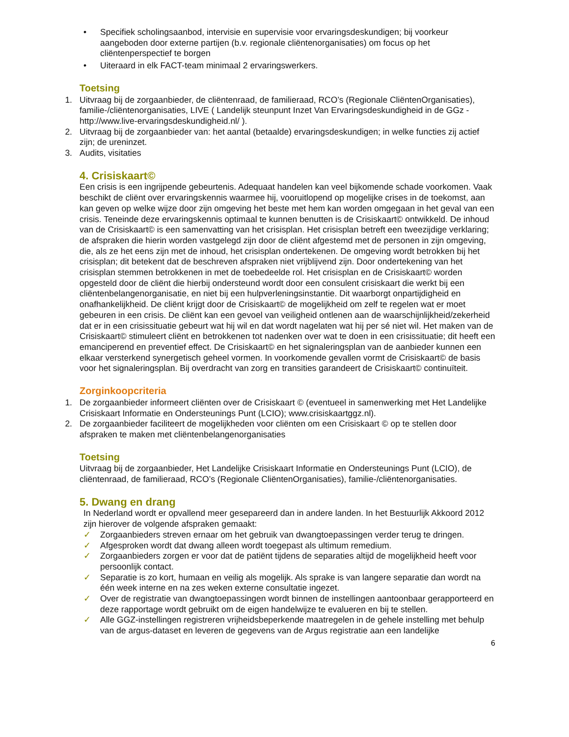• Specifiek scholingsaanbod, intervisie en supervisie voor ervaringsdeskundigen; bij voorkeur aangeboden door externe partijen (b.v. regionale cliëntenorganisaties) om focus op het cliëntenperspectief te borgen
• Uiteraard in elk FACT-team minimaal 2 ervaringswerkers.
Toetsing
1. Uitvraag bij de zorgaanbieder, de cliëntenraad, de familieraad, RCO’s (Regionale CliëntenOrganisaties), familie-/cliëntenorganisaties, LIVE ( Landelijk steunpunt Inzet Van Ervaringsdeskundigheid in de GGz - http://www.live-ervaringsdeskundigheid.nl/ ).
2. Uitvraag bij de zorgaanbieder van: het aantal (betaalde) ervaringsdeskundigen; in welke functies zij actief zijn; de ureninzet.
3. Audits, visitaties
4. Crisiskaart©
Een crisis is een ingrijpende gebeurtenis. Adequaat handelen kan veel bijkomende schade voorkomen. Vaak beschikt de cliënt over ervaringskennis waarmee hij, vooruitlopend op mogelijke crises in de toekomst, aan kan geven op welke wijze door zijn omgeving het beste met hem kan worden omgegaan in het geval van een crisis. Teneinde deze ervaringskennis optimaal te kunnen benutten is de Crisiskaart© ontwikkeld. De inhoud van de Crisiskaart© is een samenvatting van het crisisplan. Het crisisplan betreft een tweezijdige verklaring; de afspraken die hierin worden vastgelegd zijn door de cliënt afgestemd met de personen in zijn omgeving, die, als ze het eens zijn met de inhoud, het crisisplan ondertekenen. De omgeving wordt betrokken bij het crisisplan; dit betekent dat de beschreven afspraken niet vrijblijvend zijn. Door ondertekening van het crisisplan stemmen betrokkenen in met de toebedeelde rol. Het crisisplan en de Crisiskaart© worden opgesteld door de cliënt die hierbij ondersteund wordt door een consulent crisiskaart die werkt bij een cliëntenbelangenorganisatie, en niet bij een hulpverleningsinstantie. Dit waarborgt onpartijdigheid en onafhankelijkheid. De cliënt krijgt door de Crisiskaart© de mogelijkheid om zelf te regelen wat er moet gebeuren in een crisis. De cliënt kan een gevoel van veiligheid ontlenen aan de waarschijnlijkheid/zekerheid dat er in een crisissituatie gebeurt wat hij wil en dat wordt nagelaten wat hij per sé niet wil. Het maken van de Crisiskaart© stimuleert cliënt en betrokkenen tot nadenken over wat te doen in een crisissituatie; dit heeft een emanciperend en preventief effect. De Crisiskaart© en het signaleringsplan van de aanbieder kunnen een elkaar versterkend synergetisch geheel vormen. In voorkomende gevallen vormt de Crisiskaart© de basis voor het signaleringsplan. Bij overdracht van zorg en transities garandeert de Crisiskaart© continuïteit.
Zorginkoopcriteria
1. De zorgaanbieder informeert cliënten over de Crisiskaart © (eventueel in samenwerking met Het Landelijke Crisiskaart Informatie en Ondersteunings Punt (LCIO); www.crisiskaartggz.nl).
2. De zorgaanbieder faciliteert de mogelijkheden voor cliënten om een Crisiskaart © op te stellen door afspraken te maken met cliëntenbelangenorganisaties
Toetsing
Uitvraag bij de zorgaanbieder, Het Landelijke Crisiskaart Informatie en Ondersteunings Punt (LCIO), de cliëntenraad, de familieraad, RCO’s (Regionale CliëntenOrganisaties), familie-/cliëntenorganisaties.
5. Dwang en drang
In Nederland wordt er opvallend meer gesepareerd dan in andere landen. In het Bestuurlijk Akkoord 2012 zijn hierover de volgende afspraken gemaakt:
✓ Zorgaanbieders streven ernaar om het gebruik van dwangtoepassingen verder terug te dringen.
✓ Afgesproken wordt dat dwang alleen wordt toegepast als ultimum remedium.
✓ Zorgaanbieders zorgen er voor dat de patiënt tijdens de separaties altijd de mogelijkheid heeft voor persoonlijk contact.
✓ Separatie is zo kort, humaan en veilig als mogelijk. Als sprake is van langere separatie dan wordt na één week interne en na zes weken externe consultatie ingezet.
✓ Over de registratie van dwangtoepassingen wordt binnen de instellingen aantoonbaar gerapporteerd en deze rapportage wordt gebruikt om de eigen handelwijze te evalueren en bij te stellen.
✓ Alle GGZ-instellingen registreren vrijheidsbeperkende maatregelen in de gehele instelling met behulp van de argus-dataset en leveren de gegevens van de Argus registratie aan een landelijke
6